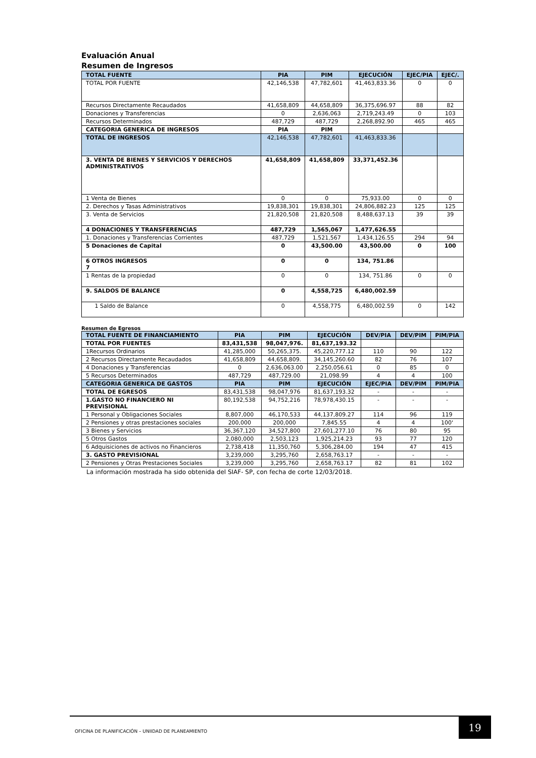Evaluación Anual
Resumen de Ingresos
| TOTAL FUENTE | PIA | PIM | EJECUCIÓN | EJEC/PIA | EJEC/. |
| --- | --- | --- | --- | --- | --- |
| TOTAL POR FUENTE | 42,146,538 | 47,782,601 | 41,463,833.36 | 0 | 0 |
| Recursos Directamente Recaudados | 41,658,809 | 44,658,809 | 36,375,696.97 | 88 | 82 |
| Donaciones y Transferencias | 0 | 2,636,063 | 2,719,243.49 | 0 | 103 |
| Recursos Determinados | 487,729 | 487,729 | 2,268,892.90 | 465 | 465 |
| CATEGORIA GENERICA DE INGRESOS | PIA | PIM | | | |
| TOTAL DE INGRESOS | 42,146,538 | 47,782,601 | 41,463,833.36 | | |
| 3. VENTA DE BIENES Y SERVICIOS Y DERECHOS ADMINISTRATIVOS | 41,658,809 | 41,658,809 | 33,371,452.36 | | |
| 1 Venta de Bienes | 0 | 0 | 75,933.00 | 0 | 0 |
| 2. Derechos y Tasas Administrativos | 19,838,301 | 19,838,301 | 24,806,882.23 | 125 | 125 |
| 3. Venta de Servicios | 21,820,508 | 21,820,508 | 8,488,637.13 | 39 | 39 |
| 4 DONACIONES Y TRANSFERENCIAS | 487,729 | 1,565,067 | 1,477,626.55 | | |
| 1. Donaciones y Transferencias Corrientes | 487,729 | 1,521,567 | 1,434,126.55 | 294 | 94 |
| 5 Donaciones de Capital | 0 | 43,500.00 | 43,500.00 | 0 | 100 |
| 6 OTROS INGRESOS 7 | 0 | 0 | 134, 751.86 | | |
| 1 Rentas de la propiedad | 0 | 0 | 134, 751.86 | 0 | 0 |
| 9. SALDOS DE BALANCE | 0 | 4,558,725 | 6,480,002.59 | | |
| 1 Saldo de Balance | 0 | 4,558,775 | 6,480,002.59 | 0 | 142 |
Resumen de Egresos
| TOTAL FUENTE DE FINANCIAMIENTO | PIA | PIM | EJECUCIÓN | DEV/PIA | DEV/PIM | PIM/PIA |
| --- | --- | --- | --- | --- | --- | --- |
| TOTAL POR FUENTES | 83,431,538 | 98,047,976. | 81,637,193.32 | | | |
| 1Recursos Ordinarios | 41,285,000 | 50,265,375. | 45,220,777.12 | 110 | 90 | 122 |
| 2 Recursos Directamente Recaudados | 41,658,809 | 44,658,809. | 34,145,260.60 | 82 | 76 | 107 |
| 4 Donaciones y Transferencias | 0 | 2,636,063.00 | 2,250,056.61 | 0 | 85 | 0 |
| 5 Recursos Determinados | 487,729 | 487,729.00 | 21,098.99 | 4 | 4 | 100 |
| CATEGORIA GENERICA DE GASTOS | PIA | PIM | EJECUCIÓN | EJEC/PIA | DEV/PIM | PIM/PIA |
| TOTAL DE EGRESOS | 83,431,538 | 98,047,976 | 81,637,193.32 | - | - | - |
| 1.GASTO NO FINANCIERO NI PREVISIONAL | 80,192,538 | 94,752,216 | 78,978,430.15 | - | - | - |
| 1 Personal y Obligaciones Sociales | 8,807,000 | 46,170,533 | 44,137,809.27 | 114 | 96 | 119 |
| 2 Pensiones y otras prestaciones sociales | 200,000 | 200,000 | 7,845.55 | 4 | 4 | 100' |
| 3 Bienes y Servicios | 36,367,120 | 34,527,800 | 27,601,277.10 | 76 | 80 | 95 |
| 5 Otros Gastos | 2,080,000 | 2,503,123 | 1,925,214.23 | 93 | 77 | 120 |
| 6 Adquisiciones de activos no Financieros | 2,738,418 | 11,350,760 | 5,306,284.00 | 194 | 47 | 415 |
| 3. GASTO PREVISIONAL | 3,239,000 | 3,295,760 | 2,658,763.17 | - | - | - |
| 2 Pensiones y Otras Prestaciones Sociales | 3,239,000 | 3,295,760 | 2,658,763.17 | 82 | 81 | 102 |
La información mostrada ha sido obtenida del SIAF- SP, con fecha de corte 12/03/2018.
OFICINA DE PLANIFICACIÓN – UNIIDAD DE PLANEAMIENTO
19